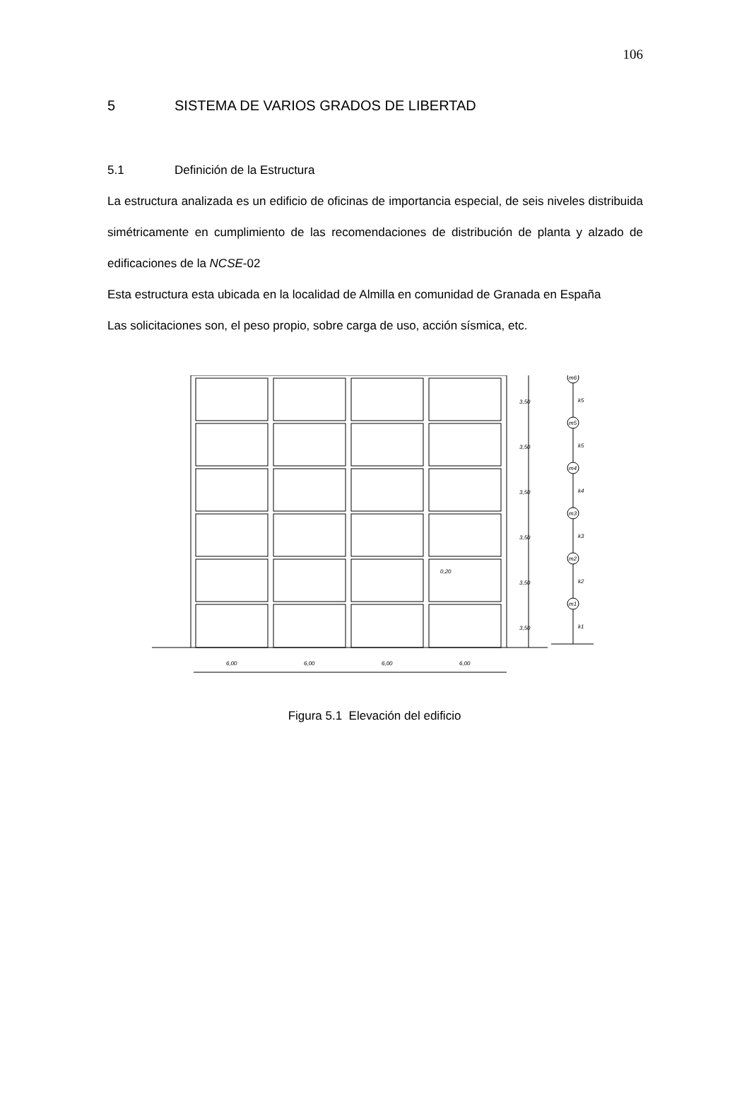106
5 SISTEMA DE VARIOS GRADOS DE LIBERTAD
5.1 Definición de la Estructura
La estructura analizada es un edificio de oficinas de importancia especial, de seis niveles distribuida simétricamente en cumplimiento de las recomendaciones de distribución de planta y alzado de edificaciones de la NCSE-02
Esta estructura esta ubicada en la localidad de Almilla en comunidad de Granada en España
Las solicitaciones son, el peso propio, sobre carga de uso, acción sísmica, etc.
m6
k5
m5
k5
m4
k4
m3
k3
m2
k2
m1
k1
3,50
3,50
3,50
3,50
3,50
3,50
0,20
6,00
6,00
6,00
6,00
Figura 5.1 Elevación del edificio